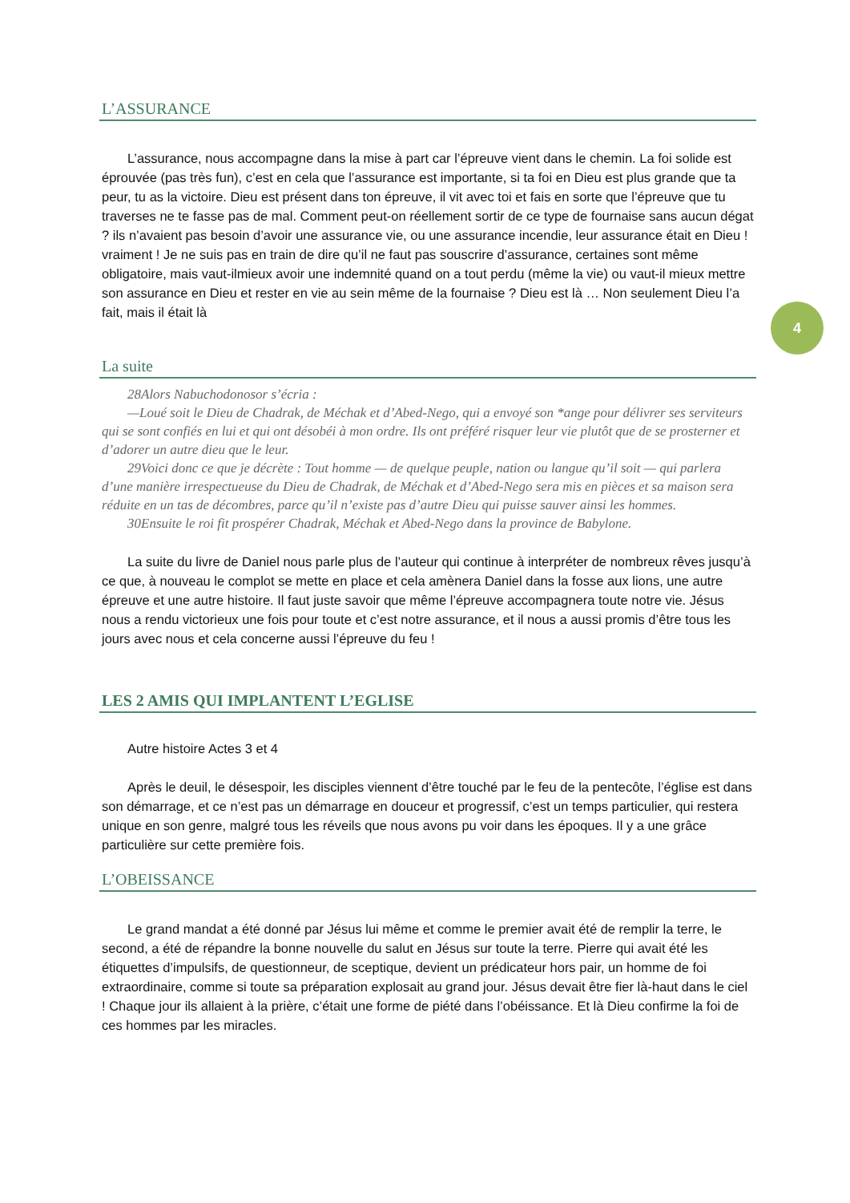L’ASSURANCE
L’assurance, nous accompagne dans la mise à part car l’épreuve vient dans le chemin. La foi solide est éprouvée (pas très fun), c’est en cela que l’assurance est importante, si ta foi en Dieu est plus grande que ta peur, tu as la victoire. Dieu est présent dans ton épreuve, il vit avec toi et fais en sorte que l’épreuve que tu traverses ne te fasse pas de mal. Comment peut-on réellement sortir de ce type de fournaise sans aucun dégat ? ils n’avaient pas besoin d’avoir une assurance vie, ou une assurance incendie, leur assurance était en Dieu ! vraiment ! Je ne suis pas en train de dire qu’il ne faut pas souscrire d’assurance, certaines sont même obligatoire, mais vaut-ilmieux avoir une indemnité quand on a tout perdu (même la vie) ou vaut-il mieux mettre son assurance en Dieu et rester en vie au sein même de la fournaise ? Dieu est là … Non seulement Dieu l’a fait, mais il était là
La suite
28Alors Nabuchodonosor s’écria :
—Loué soit le Dieu de Chadrak, de Méchak et d’Abed-Nego, qui a envoyé son *ange pour délivrer ses serviteurs qui se sont confiés en lui et qui ont désobéi à mon ordre. Ils ont préféré risquer leur vie plutôt que de se prosterner et d’adorer un autre dieu que le leur.
29Voici donc ce que je décrète : Tout homme — de quelque peuple, nation ou langue qu’il soit — qui parlera d’une manière irrespectueuse du Dieu de Chadrak, de Méchak et d’Abed-Nego sera mis en pièces et sa maison sera réduite en un tas de décombres, parce qu’il n’existe pas d’autre Dieu qui puisse sauver ainsi les hommes.
30Ensuite le roi fit prospérer Chadrak, Méchak et Abed-Nego dans la province de Babylone.
La suite du livre de Daniel nous parle plus de l’auteur qui continue à interpréter de nombreux rêves jusqu’à ce que, à nouveau le complot se mette en place et cela amènera Daniel dans la fosse aux lions, une autre épreuve et une autre histoire. Il faut juste savoir que même l’épreuve accompagnera toute notre vie. Jésus nous a rendu victorieux une fois pour toute et c’est notre assurance, et il nous a aussi promis d’être tous les jours avec nous et cela concerne aussi l’épreuve du feu !
LES 2 AMIS QUI IMPLANTENT L’EGLISE
Autre histoire Actes 3 et 4
Après le deuil, le désespoir, les disciples viennent d’être touché par le feu de la pentecôte, l’église est dans son démarrage, et ce n’est pas un démarrage en douceur et progressif, c’est un temps particulier, qui restera unique en son genre, malgré tous les réveils que nous avons pu voir dans les époques. Il y a une grâce particulière sur cette première fois.
L’OBEISSANCE
Le grand mandat a été donné par Jésus lui même et comme le premier avait été de remplir la terre, le second, a été de répandre la bonne nouvelle du salut en Jésus sur toute la terre. Pierre qui avait été les étiquettes d’impulsifs, de questionneur, de sceptique, devient un prédicateur hors pair, un homme de foi extraordinaire, comme si toute sa préparation explosait au grand jour. Jésus devait être fier là-haut dans le ciel ! Chaque jour ils allaient à la prière, c’était une forme de piété dans l’obéissance. Et là Dieu confirme la foi de ces hommes par les miracles.
4